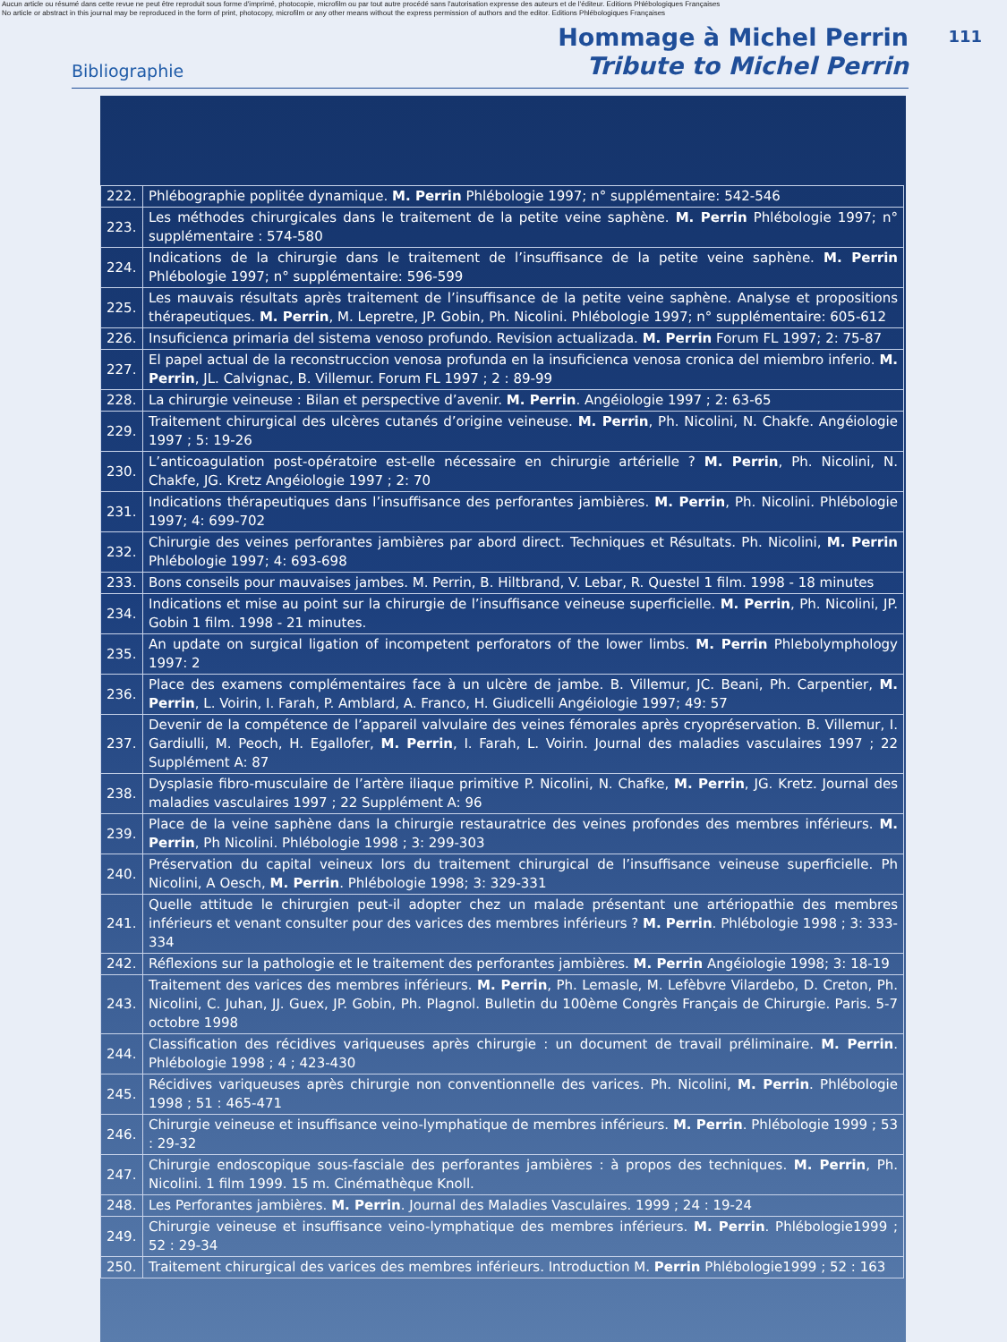Aucun article ou résumé dans cette revue ne peut être reproduit sous forme d'imprimé, photocopie, microfilm ou par tout autre procédé sans l'autorisation expresse des auteurs et de l'éditeur. Editions Phlébologiques Françaises
No article or abstract in this journal may be reproduced in the form of print, photocopy, microfilm or any other means without the express permission of authors and the editor. Editions Phlébologiques Françaises
111
Bibliographie
Hommage à Michel Perrin
Tribute to Michel Perrin
| 222. | Phlébographie poplitée dynamique. M. Perrin Phlébologie 1997; n° supplémentaire: 542-546 |
| 223. | Les méthodes chirurgicales dans le traitement de la petite veine saphène. M. Perrin Phlébologie 1997; n° supplémentaire : 574-580 |
| 224. | Indications de la chirurgie dans le traitement de l’insuffisance de la petite veine saphène. M. Perrin Phlébologie 1997; n° supplémentaire: 596-599 |
| 225. | Les mauvais résultats après traitement de l’insuffisance de la petite veine saphène. Analyse et propositions thérapeutiques. M. Perrin , M. Lepretre, JP. Gobin, Ph. Nicolini. Phlébologie 1997; n° supplémentaire: 605-612 |
| 226. | Insuficienca primaria del sistema venoso profundo. Revision actualizada. M. Perrin Forum FL 1997; 2: 75-87 |
| 227. | El papel actual de la reconstruccion venosa profunda en la insuficienca venosa cronica del miembro inferio. M. Perrin , JL. Calvignac, B. Villemur. Forum FL 1997 ; 2 : 89-99 |
| 228. | La chirurgie veineuse : Bilan et perspective d’avenir. M. Perrin . Angéiologie 1997 ; 2: 63-65 |
| 229. | Traitement chirurgical des ulcères cutanés d’origine veineuse. M. Perrin , Ph. Nicolini, N. Chakfe. Angéiologie 1997 ; 5: 19-26 |
| 230. | L’anticoagulation post-opératoire est-elle nécessaire en chirurgie artérielle ? M. Perrin , Ph. Nicolini, N. Chakfe, JG. Kretz Angéiologie 1997 ; 2: 70 |
| 231. | Indications thérapeutiques dans l’insuffisance des perforantes jambières. M. Perrin , Ph. Nicolini. Phlébologie 1997; 4: 699-702 |
| 232. | Chirurgie des veines perforantes jambières par abord direct. Techniques et Résultats. Ph. Nicolini, M. Perrin Phlébologie 1997; 4: 693-698 |
| 233. | Bons conseils pour mauvaises jambes. M. Perrin, B. Hiltbrand, V. Lebar, R. Questel 1 film. 1998 - 18 minutes |
| 234. | Indications et mise au point sur la chirurgie de l’insuffisance veineuse superficielle. M. Perrin , Ph. Nicolini, JP. Gobin 1 film. 1998 - 21 minutes. |
| 235. | An update on surgical ligation of incompetent perforators of the lower limbs. M. Perrin Phlebolymphology 1997: 2 |
| 236. | Place des examens complémentaires face à un ulcère de jambe. B. Villemur, JC. Beani, Ph. Carpentier, M. Perrin , L. Voirin, I. Farah, P. Amblard, A. Franco, H. Giudicelli Angéiologie 1997; 49: 57 |
| 237. | Devenir de la compétence de l’appareil valvulaire des veines fémorales après cryopréservation. B. Villemur, I. Gardiulli, M. Peoch, H. Egallofer, M. Perrin , I. Farah, L. Voirin. Journal des maladies vasculaires 1997 ; 22 Supplément A: 87 |
| 238. | Dysplasie fibro-musculaire de l’artère iliaque primitive P. Nicolini, N. Chafke, M. Perrin , JG. Kretz. Journal des maladies vasculaires 1997 ; 22 Supplément A: 96 |
| 239. | Place de la veine saphène dans la chirurgie restauratrice des veines profondes des membres inférieurs. M. Perrin , Ph Nicolini. Phlébologie 1998 ; 3: 299-303 |
| 240. | Préservation du capital veineux lors du traitement chirurgical de l’insuffisance veineuse superficielle. Ph Nicolini, A Oesch, M. Perrin . Phlébologie 1998; 3: 329-331 |
| 241. | Quelle attitude le chirurgien peut-il adopter chez un malade présentant une artériopathie des membres inférieurs et venant consulter pour des varices des membres inférieurs ? M. Perrin . Phlébologie 1998 ; 3: 333-334 |
| 242. | Réflexions sur la pathologie et le traitement des perforantes jambières. M. Perrin Angéiologie 1998; 3: 18-19 |
| 243. | Traitement des varices des membres inférieurs. M. Perrin , Ph. Lemasle, M. Lefèbvre Vilardebo, D. Creton, Ph. Nicolini, C. Juhan, JJ. Guex, JP. Gobin, Ph. Plagnol. Bulletin du 100ème Congrès Français de Chirurgie. Paris. 5-7 octobre 1998 |
| 244. | Classification des récidives variqueuses après chirurgie : un document de travail préliminaire. M. Perrin . Phlébologie 1998 ; 4 ; 423-430 |
| 245. | Récidives variqueuses après chirurgie non conventionnelle des varices. Ph. Nicolini, M. Perrin . Phlébologie 1998 ; 51 : 465-471 |
| 246. | Chirurgie veineuse et insuffisance veino-lymphatique de membres inférieurs. M. Perrin . Phlébologie 1999 ; 53 : 29-32 |
| 247. | Chirurgie endoscopique sous-fasciale des perforantes jambières : à propos des techniques. M. Perrin , Ph. Nicolini. 1 film 1999. 15 m. Cinémathèque Knoll. |
| 248. | Les Perforantes jambières. M. Perrin . Journal des Maladies Vasculaires. 1999 ; 24 : 19-24 |
| 249. | Chirurgie veineuse et insuffisance veino-lymphatique des membres inférieurs. M. Perrin . Phlébologie1999 ; 52 : 29-34 |
| 250. | Traitement chirurgical des varices des membres inférieurs. Introduction M. Perrin Phlébologie1999 ; 52 : 163 |